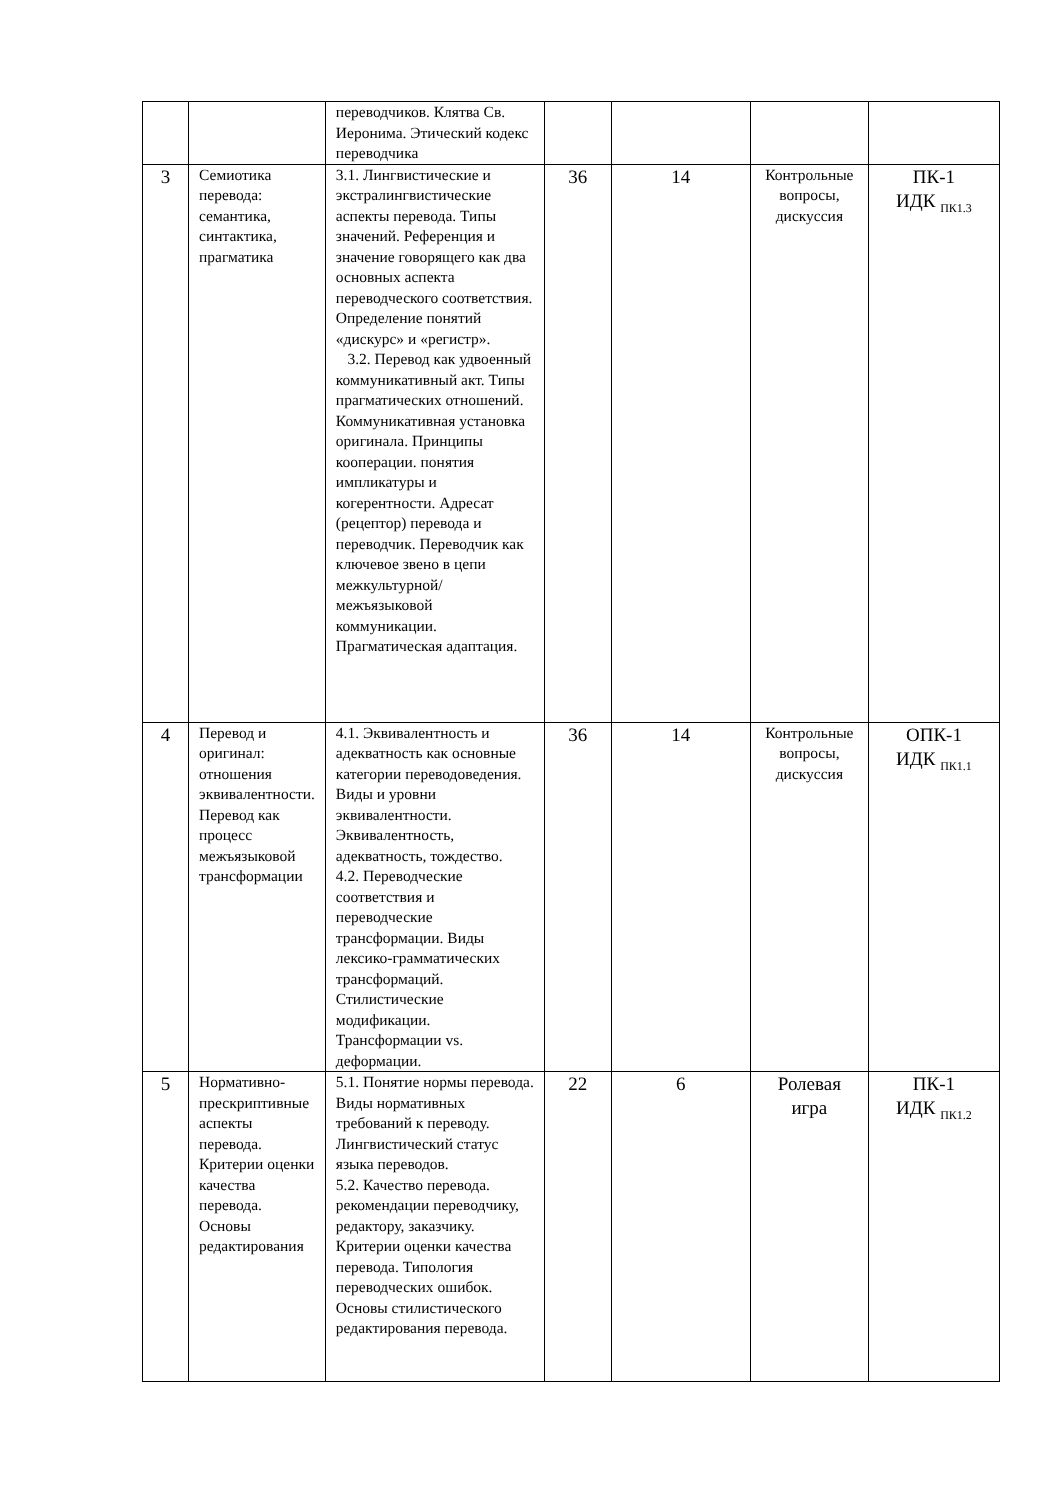| | | переводчиков. Клятва Св. Иеронима. Этический кодекс переводчика | | | | |
| 3 | Семиотика перевода: семантика, синтактика, прагматика | 3.1. Лингвистические и экстралингвистические аспекты перевода. Типы значений. Референция и значение говорящего как два основных аспекта переводческого соответствия. Определение понятий «дискурс» и «регистр». 3.2. Перевод как удвоенный коммуникативный акт. Типы прагматических отношений. Коммуникативная установка оригинала. Принципы кооперации. понятия импликатуры и когерентности. Адресат (рецептор) перевода и переводчик. Переводчик как ключевое звено в цепи межкультурной/межъязыковой коммуникации. Прагматическая адаптация. | 36 | 14 | Контрольные вопросы, дискуссия | ПК-1 ИДК <sub>ПК1.3</sub> |
| 4 | Перевод и оригинал: отношения эквивалентности. Перевод как процесс межъязыковой трансформации | 4.1. Эквивалентность и адекватность как основные категории переводоведения. Виды и уровни эквивалентности. Эквивалентность, адекватность, тождество. 4.2. Переводческие соответствия и переводческие трансформации. Виды лексико-грамматических трансформаций. Стилистические модификации. Трансформации vs. деформации. | 36 | 14 | Контрольные вопросы, дискуссия | ОПК-1 ИДК <sub>ПК1.1</sub> |
| 5 | Нормативно-прескриптивные аспекты перевода. Критерии оценки качества перевода. Основы редактирования | 5.1. Понятие нормы перевода. Виды нормативных требований к переводу. Лингвистический статус языка переводов. 5.2. Качество перевода. рекомендации переводчику, редактору, заказчику. Критерии оценки качества перевода. Типология переводческих ошибок. Основы стилистического редактирования перевода. | 22 | 6 | Ролевая игра | ПК-1 ИДК <sub>ПК1.2</sub> |